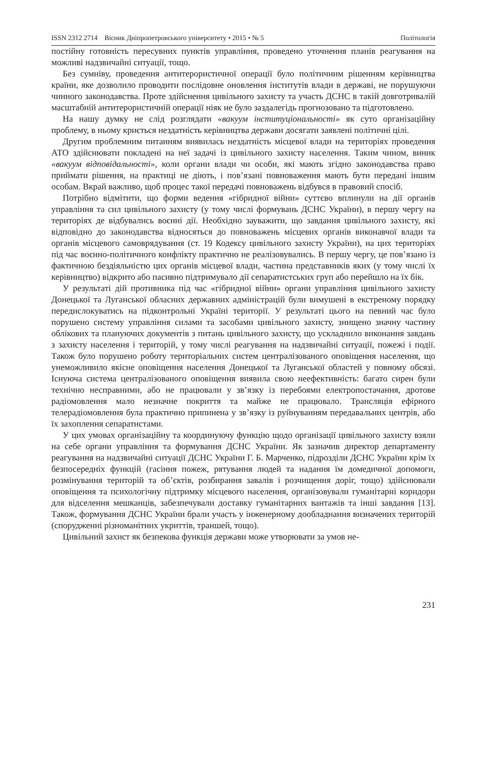ISSN 2312 2714 Вісник Дніпропетровського університету • 2015 • № 5 Політологія
постійну готовність пересувних пунктів управління, проведено уточнення планів реагування на можливі надзвичайні ситуації, тощо.
Без сумніву, проведення антитерористичної операції було політичним рішенням керівництва країни, яке дозволило проводити послідовне оновлення інститутів влади в державі, не порушуючи чинного законодавства. Проте здійснення цивільного захисту та участь ДСНС в такій довготривалій масштабній антитерористичній операції ніяк не було заздалегідь прогнозовано та підготовлено.
На нашу думку не слід розглядати «вакуум інституціональності» як суто організаційну проблему, в ньому криється нездатність керівництва держави досягати заявлені політичні цілі.
Другим проблемним питанням виявилась нездатність місцевої влади на територіях проведення АТО здійснювати покладені на неї задачі із цивільного захисту населення. Таким чином, виник «вакуум відповідальності», коли органи влади чи особи, які мають згідно законодавства право приймати рішення, на практиці не діють, і пов’язані повноваження мають бути передані іншим особам. Вкрай важливо, щоб процес такої передачі повноважень відбувся в правовий спосіб.
Потрібно відмітити, що форми ведення «гібридної війни» суттєво вплинули на дії органів управління та сил цивільного захисту (у тому числі формувань ДСНС України), в першу чергу на територіях де відбувались воєнні дії. Необхідно зауважити, що завдання цивільного захисту, які відповідно до законодавства відносяться до повноважень місцевих органів виконавчої влади та органів місцевого самоврядування (ст. 19 Кодексу цивільного захисту України), на цих територіях під час воєнно-політичного конфлікту практично не реалізовувались. В першу чергу, це пов’язано із фактичною бездіяльністю цих органів місцевої влади, частина представників яких (у тому числі їх керівництво) відкрито або пасивно підтримувало дії сепаратистських груп або перейшло на їх бік.
У результаті дій противника під час «гібридної війни» органи управління цивільного захисту Донецької та Луганської обласних державних адміністрацій були вимушені в екстреному порядку передислокуватись на підконтрольні Україні території. У результаті цього на певний час було порушено систему управління силами та засобами цивільного захисту, знищено значну частину облікових та плануючих документів з питань цивільного захисту, що ускладнило виконання завдань з захисту населення і територій, у тому числі реагування на надзвичайні ситуації, пожежі і події. Також було порушено роботу територіальних систем централізованого оповіщення населення, що унеможливило якісне оповіщення населення Донецької та Луганської областей у повному обсязі. Існуюча система централізованого оповіщення виявила свою неефективність: багато сирен були технічно несправними, або не працювали у зв’язку із перебоями електропостачання, дротове радіомовлення мало незначне покриття та майже не працювало. Трансляція ефірного телерадіомовлення була практично припинена у зв’язку із руйнуванням передавальних центрів, або їх захоплення сепаратистами.
У цих умовах організаційну та координуючу функцію щодо організації цивільного захисту взяли на себе органи управління та формування ДСНС України. Як зазначив директор департаменту реагування на надзвичайні ситуації ДСНС України Г. Б. Марченко, підрозділи ДСНС України крім їх безпосередніх функцій (гасіння пожеж, рятування людей та надання їм домедичної допомоги, розмінування територій та об’єктів, розбирання завалів і розчищення доріг, тощо) здійснювали оповіщення та психологічну підтримку місцевого населення, організовували гуманітарні коридори для відселення мешканців, забезпечували доставку гуманітарних вантажів та інші завдання [13]. Також, формування ДСНС України брали участь у інженерному дообладнання визначених територій (спорудженні різноманітних укриттів, траншей, тощо).
Цивільний захист як безпекова функція держави може утворювати за умов не-
231